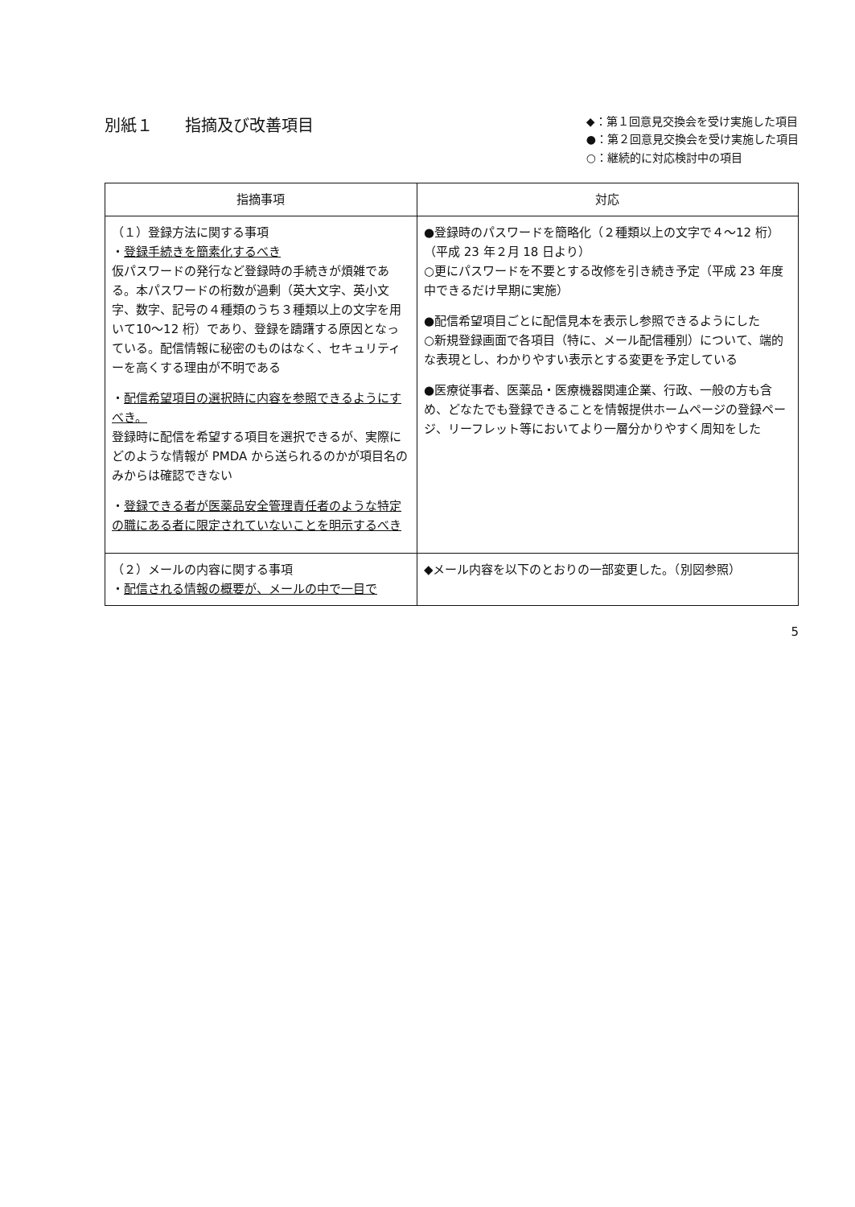別紙１　　指摘及び改善項目
◆：第１回意見交換会を受け実施した項目
●：第２回意見交換会を受け実施した項目
○：継続的に対応検討中の項目
| 指摘事項 | 対応 |
| --- | --- |
| （１）登録方法に関する事項 ・ 登録手続きを簡素化するべき 仮パスワードの発行など登録時の手続きが煩雑である。本パスワードの桁数が過剰（英大文字、英小文字、数字、記号の４種類のうち３種類以上の文字を用いて10〜12 桁）であり、登録を躊躇する原因となっている。配信情報に秘密のものはなく、セキュリティーを高くする理由が不明である ・ 配信希望項目の選択時に内容を参照できるようにすべき。 登録時に配信を希望する項目を選択できるが、実際にどのような情報が PMDA から送られるのかが項目名のみからは確認できない ・ 登録できる者が医薬品安全管理責任者のような特定の職にある者に限定されていないことを明示するべき | ●登録時のパスワードを簡略化（２種類以上の文字で４〜12 桁）（平成 23 年２月 18 日より） ○更にパスワードを不要とする改修を引き続き予定（平成 23 年度中できるだけ早期に実施） ●配信希望項目ごとに配信見本を表示し参照できるようにした ○新規登録画面で各項目（特に、メール配信種別）について、端的な表現とし、わかりやすい表示とする変更を予定している ●医療従事者、医薬品・医療機器関連企業、行政、一般の方も含め、どなたでも登録できることを情報提供ホームページの登録ページ、リーフレット等においてより一層分かりやすく周知をした |
| （２）メールの内容に関する事項 ・ 配信される情報の概要が、メールの中で一目で | ◆メール内容を以下のとおりの一部変更した。（別図参照） |
5